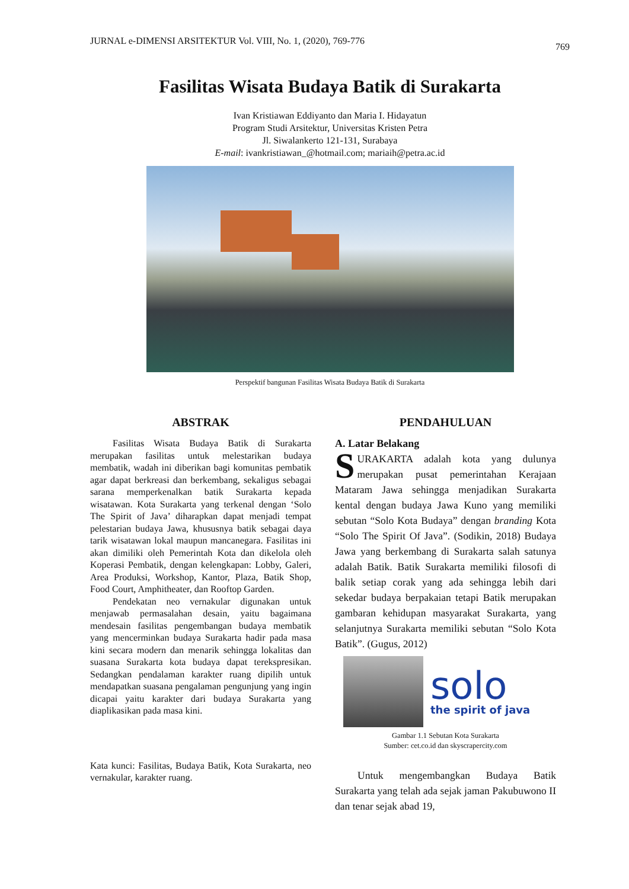JURNAL e-DIMENSI ARSITEKTUR Vol. VIII, No. 1, (2020), 769-776 769
Fasilitas Wisata Budaya Batik di Surakarta
Ivan Kristiawan Eddiyanto dan Maria I. Hidayatun
Program Studi Arsitektur, Universitas Kristen Petra
Jl. Siwalankerto 121-131, Surabaya
E-mail: ivankristiawan_@hotmail.com; mariaih@petra.ac.id
Perspektif bangunan Fasilitas Wisata Budaya Batik di Surakarta
ABSTRAK
Fasilitas Wisata Budaya Batik di Surakarta merupakan fasilitas untuk melestarikan budaya membatik, wadah ini diberikan bagi komunitas pembatik agar dapat berkreasi dan berkembang, sekaligus sebagai sarana memperkenalkan batik Surakarta kepada wisatawan. Kota Surakarta yang terkenal dengan ‘Solo The Spirit of Java’ diharapkan dapat menjadi tempat pelestarian budaya Jawa, khususnya batik sebagai daya tarik wisatawan lokal maupun mancanegara. Fasilitas ini akan dimiliki oleh Pemerintah Kota dan dikelola oleh Koperasi Pembatik, dengan kelengkapan: Lobby, Galeri, Area Produksi, Workshop, Kantor, Plaza, Batik Shop, Food Court, Amphitheater, dan Rooftop Garden.
Pendekatan neo vernakular digunakan untuk menjawab permasalahan desain, yaitu bagaimana mendesain fasilitas pengembangan budaya membatik yang mencerminkan budaya Surakarta hadir pada masa kini secara modern dan menarik sehingga lokalitas dan suasana Surakarta kota budaya dapat terekspresikan. Sedangkan pendalaman karakter ruang dipilih untuk mendapatkan suasana pengalaman pengunjung yang ingin dicapai yaitu karakter dari budaya Surakarta yang diaplikasikan pada masa kini.
Kata kunci: Fasilitas, Budaya Batik, Kota Surakarta, neo vernakular, karakter ruang.
PENDAHULUAN
A. Latar Belakang
SURAKARTA adalah kota yang dulunya merupakan pusat pemerintahan Kerajaan Mataram Jawa sehingga menjadikan Surakarta kental dengan budaya Jawa Kuno yang memiliki sebutan “Solo Kota Budaya” dengan branding Kota “Solo The Spirit Of Java”. (Sodikin, 2018) Budaya Jawa yang berkembang di Surakarta salah satunya adalah Batik. Batik Surakarta memiliki filosofi di balik setiap corak yang ada sehingga lebih dari sekedar budaya berpakaian tetapi Batik merupakan gambaran kehidupan masyarakat Surakarta, yang selanjutnya Surakarta memiliki sebutan “Solo Kota Batik”. (Gugus, 2012)
solo
the spirit of java
Gambar 1.1 Sebutan Kota Surakarta
Sumber: cet.co.id dan skyscrapercity.com
Untuk mengembangkan Budaya Batik Surakarta yang telah ada sejak jaman Pakubuwono II dan tenar sejak abad 19,